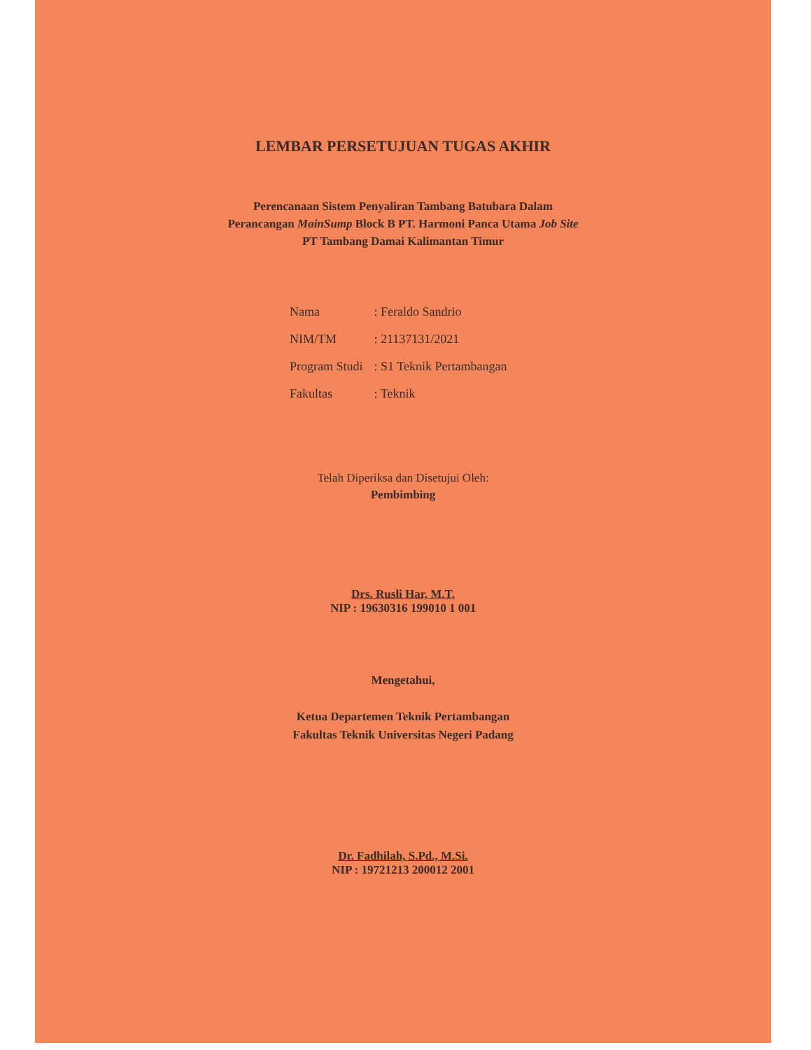LEMBAR PERSETUJUAN TUGAS AKHIR
Perencanaan Sistem Penyaliran Tambang Batubara Dalam
Perancangan MainSump Block B PT. Harmoni Panca Utama Job Site
PT Tambang Damai Kalimantan Timur
| Nama | : Feraldo Sandrio |
| NIM/TM | : 21137131/2021 |
| Program Studi | : S1 Teknik Pertambangan |
| Fakultas | : Teknik |
Telah Diperiksa dan Disetujui Oleh:
Pembimbing
Drs. Rusli Har, M.T.
NIP : 19630316 199010 1 001
Mengetahui,
Ketua Departemen Teknik Pertambangan
Fakultas Teknik Universitas Negeri Padang
Dr. Fadhilah, S.Pd., M.Si.
NIP : 19721213 200012 2001